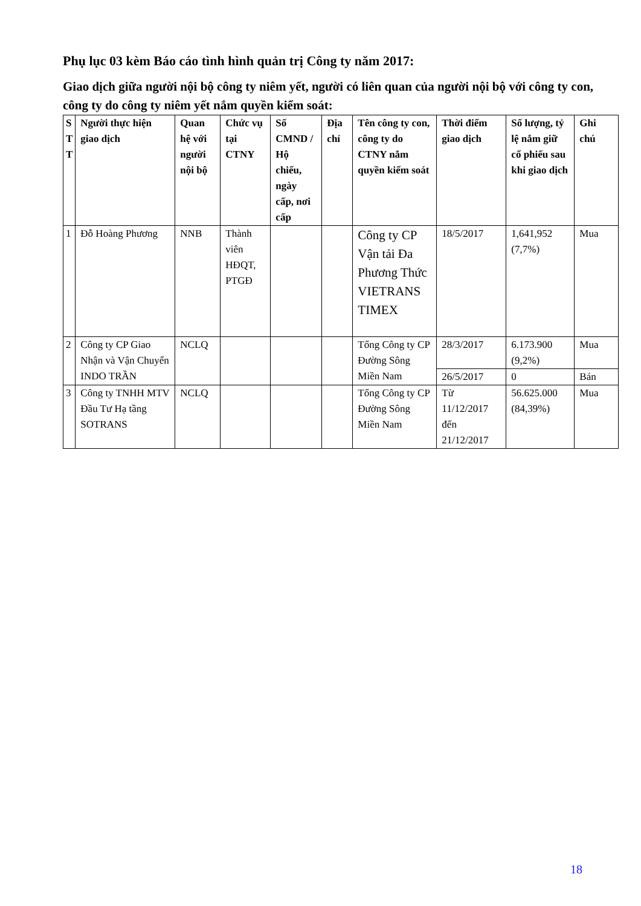Phụ lục 03 kèm Báo cáo tình hình quản trị Công ty năm 2017:
Giao dịch giữa người nội bộ công ty niêm yết, người có liên quan của người nội bộ với công ty con, công ty do công ty niêm yết nắm quyền kiểm soát:
| S T T | Người thực hiện giao dịch | Quan hệ với người nội bộ | Chức vụ tại CTNY | Số CMND / Hộ chiếu, ngày cấp, nơi cấp | Địa chỉ | Tên công ty con, công ty do CTNY nắm quyền kiểm soát | Thời điểm giao dịch | Số lượng, tỷ lệ nắm giữ cổ phiếu sau khi giao dịch | Ghi chú |
| --- | --- | --- | --- | --- | --- | --- | --- | --- | --- |
| 1 | Đỗ Hoàng Phương | NNB | Thành viên HĐQT, PTGĐ | | | Công ty CP Vận tải Đa Phương Thức VIETRANS TIMEX | 18/5/2017 | 1,641,952 (7,7%) | Mua |
| 2 | Công ty CP Giao Nhận và Vận Chuyển INDO TRẦN | NCLQ | | | | Tổng Công ty CP Đường Sông Miền Nam | 28/3/2017 | 6.173.900 (9,2%) | Mua |
| | | | | | | | 26/5/2017 | 0 | Bán |
| 3 | Công ty TNHH MTV Đầu Tư Hạ tầng SOTRANS | NCLQ | | | | Tổng Công ty CP Đường Sông Miền Nam | Từ 11/12/2017 đến 21/12/2017 | 56.625.000 (84,39%) | Mua |
18